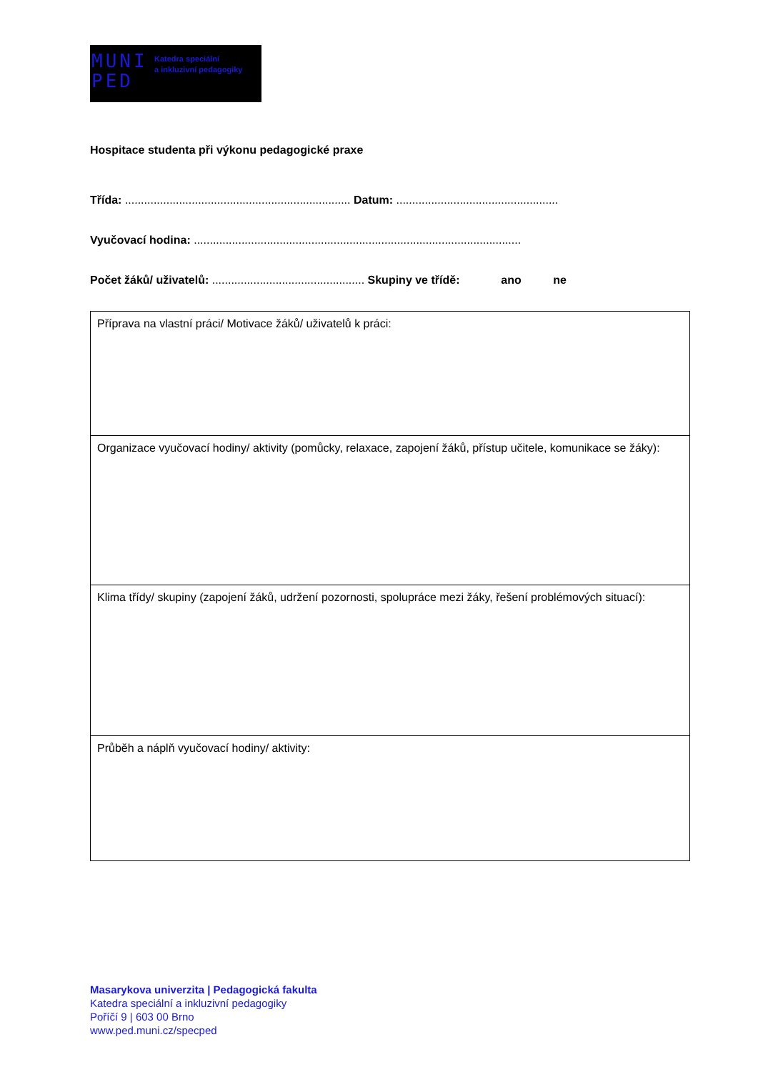MUNI
PED
Katedra speciální
a inkluzivní pedagogiky
Hospitace studenta při výkonu pedagogické praxe
Třída: ....................................................................... Datum: ...................................................
Vyučovací hodina: .......................................................................................................
Počet žáků/ uživatelů: ................................................ Skupiny ve třídě: ano ne
| Příprava na vlastní práci/ Motivace žáků/ uživatelů k práci: |
| Organizace vyučovací hodiny/ aktivity (pomůcky, relaxace, zapojení žáků, přístup učitele, komunikace se žáky): |
| Klima třídy/ skupiny (zapojení žáků, udržení pozornosti, spolupráce mezi žáky, řešení problémových situací): |
| Průběh a náplň vyučovací hodiny/ aktivity: |
Masarykova univerzita | Pedagogická fakulta
Katedra speciální a inkluzivní pedagogiky
Poříčí 9 | 603 00 Brno
www.ped.muni.cz/specped